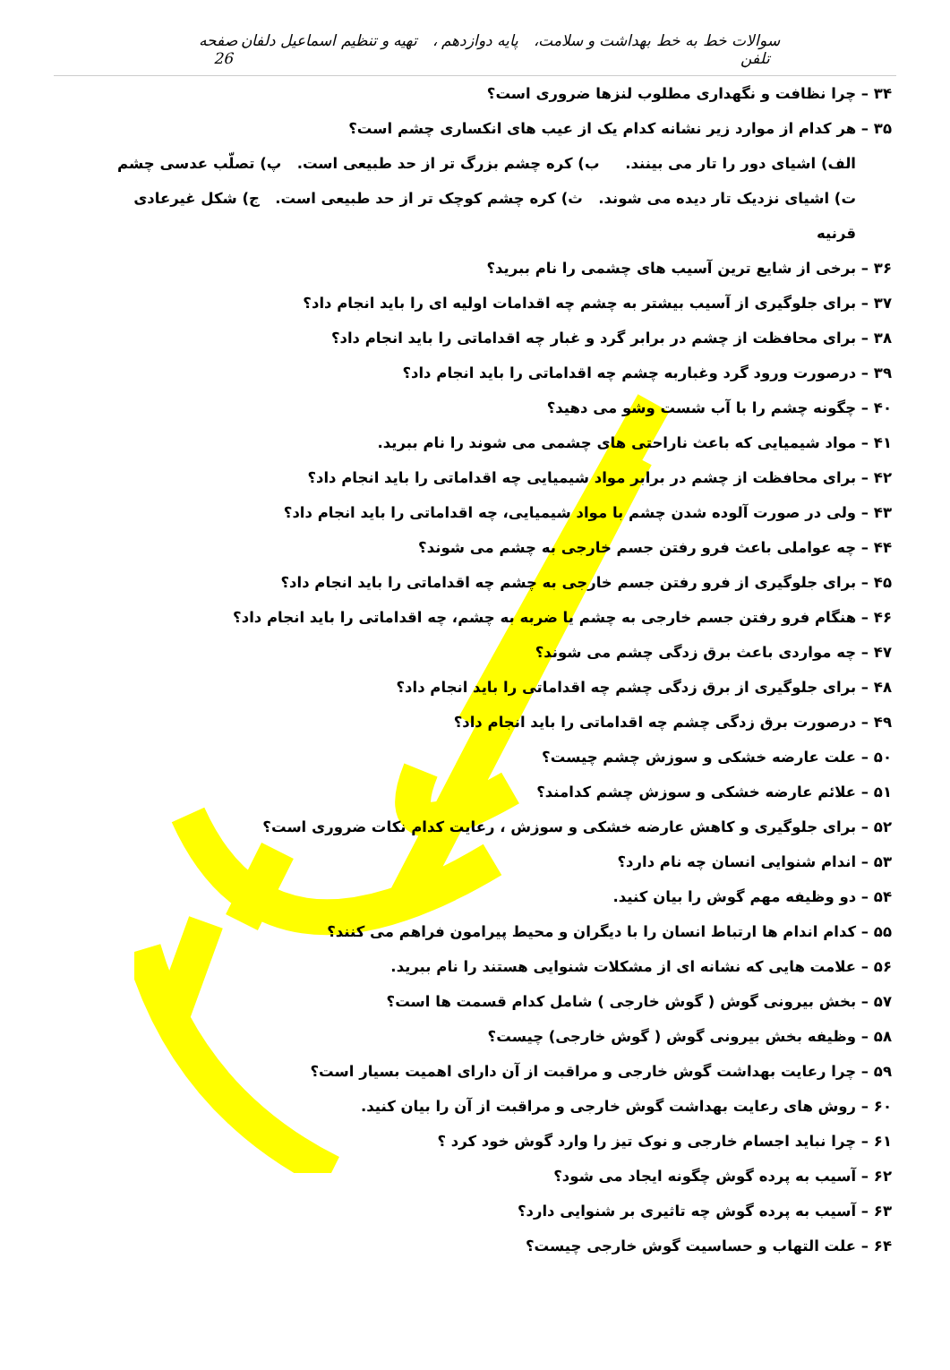سوالات خط به خط بهداشت و سلامت، پایه دوازدهم ، تهیه و تنظیم اسماعیل دلفان تلفن صفحه 26
۳۴ – چرا نظافت و نگهداری مطلوب لنزها ضروری است؟
۳۵ – هر کدام از موارد زیر نشانه کدام یک از عیب های انکساری چشم است؟
الف) اشیای دور را تار می بینند. ب) کره چشم بزرگ تر از حد طبیعی است. پ) تصلّب عدسی چشم
ت) اشیای نزدیک تار دیده می شوند. ث) کره چشم کوچک تر از حد طبیعی است. ج) شکل غیرعادی قرنیه
۳۶ – برخی از شایع ترین آسیب های چشمی را نام ببرید؟
۳۷ – برای جلوگیری از آسیب بیشتر به چشم چه اقدامات اولیه ای را باید انجام داد؟
۳۸ – برای محافظت از چشم در برابر گرد و غبار چه اقداماتی را باید انجام داد؟
۳۹ – درصورت ورود گرد وغباربه چشم چه اقداماتی را باید انجام داد؟
۴۰ – چگونه چشم را با آب شست وشو می دهید؟
۴۱ – مواد شیمیایی که باعث ناراحتی های چشمی می شوند را نام ببرید.
۴۲ – برای محافظت از چشم در برابر مواد شیمیایی چه اقداماتی را باید انجام داد؟
۴۳ – ولی در صورت آلوده شدن چشم با مواد شیمیایی، چه اقداماتی را باید انجام داد؟
۴۴ – چه عواملی باعث فرو رفتن جسم خارجی به چشم می شوند؟
۴۵ – برای جلوگیری از فرو رفتن جسم خارجی به چشم چه اقداماتی را باید انجام داد؟
۴۶ – هنگام فرو رفتن جسم خارجی به چشم یا ضربه به چشم، چه اقداماتی را باید انجام داد؟
۴۷ – چه مواردی باعث برق زدگی چشم می شوند؟
۴۸ – برای جلوگیری از برق زدگی چشم چه اقداماتی را باید انجام داد؟
۴۹ – درصورت برق زدگی چشم چه اقداماتی را باید انجام داد؟
۵۰ – علت عارضه خشکی و سوزش چشم چیست؟
۵۱ – علائم عارضه خشکی و سوزش چشم کدامند؟
۵۲ – برای جلوگیری و کاهش عارضه خشکی و سوزش ، رعایت کدام نکات ضروری است؟
۵۳ – اندام شنوایی انسان چه نام دارد؟
۵۴ – دو وظیفه مهم گوش را بیان کنید.
۵۵ – کدام اندام ها ارتباط انسان را با دیگران و محیط پیرامون فراهم می کنند؟
۵۶ – علامت هایی که نشانه ای از مشکلات شنوایی هستند را نام ببرید.
۵۷ – بخش بیرونی گوش ( گوش خارجی ) شامل کدام قسمت ها است؟
۵۸ – وظیفه بخش بیرونی گوش ( گوش خارجی) چیست؟
۵۹ – چرا رعایت بهداشت گوش خارجی و مراقبت از آن دارای اهمیت بسیار است؟
۶۰ – روش های رعایت بهداشت گوش خارجی و مراقبت از آن را بیان کنید.
۶۱ – چرا نباید اجسام خارجی و نوک تیز را وارد گوش خود کرد ؟
۶۲ – آسیب به پرده گوش چگونه ایجاد می شود؟
۶۳ – آسیب به پرده گوش چه تاثیری بر شنوایی دارد؟
۶۴ – علت التهاب و حساسیت گوش خارجی چیست؟